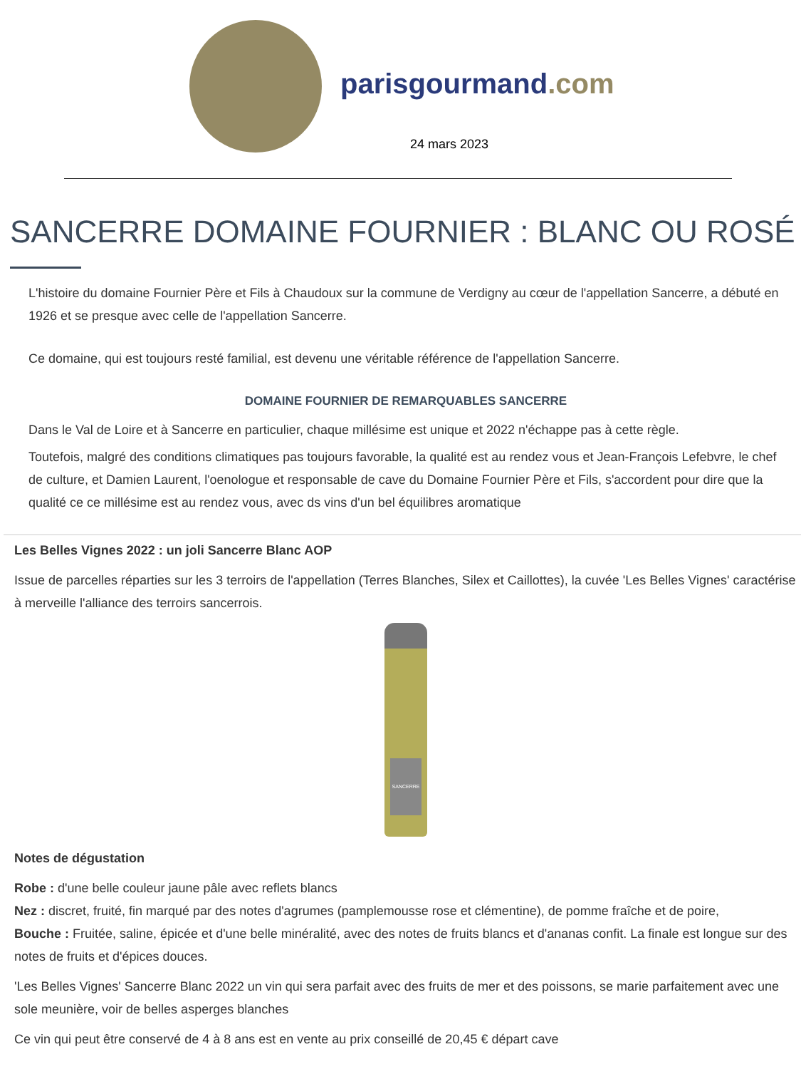parisgourmand.com
24 mars 2023
SANCERRE DOMAINE FOURNIER : BLANC OU ROSÉ
L'histoire du domaine Fournier Père et Fils à Chaudoux sur la commune de Verdigny au cœur de l'appellation Sancerre, a débuté en 1926 et se presque avec celle de l'appellation Sancerre.
Ce domaine, qui est toujours resté familial, est devenu une véritable référence de l'appellation Sancerre.
DOMAINE FOURNIER DE REMARQUABLES SANCERRE
Dans le Val de Loire et à Sancerre en particulier, chaque millésime est unique et 2022 n'échappe pas à cette règle.
Toutefois, malgré des conditions climatiques pas toujours favorable, la qualité est au rendez vous et Jean-François Lefebvre, le chef de culture, et Damien Laurent, l'oenologue et responsable de cave du Domaine Fournier Père et Fils, s'accordent pour dire que la qualité ce ce millésime est au rendez vous, avec ds vins d'un bel équilibres aromatique
Les Belles Vignes 2022 : un joli Sancerre Blanc AOP
Issue de parcelles réparties sur les 3 terroirs de l'appellation (Terres Blanches, Silex et Caillottes), la cuvée 'Les Belles Vignes' caractérise à merveille l'alliance des terroirs sancerrois.
SANCERRE
Notes de dégustation
Robe : d'une belle couleur jaune pâle avec reflets blancs
Nez : discret, fruité, fin marqué par des notes d'agrumes (pamplemousse rose et clémentine), de pomme fraîche et de poire,
Bouche : Fruitée, saline, épicée et d'une belle minéralité, avec des notes de fruits blancs et d'ananas confit. La finale est longue sur des notes de fruits et d'épices douces.
'Les Belles Vignes' Sancerre Blanc 2022 un vin qui sera parfait avec des fruits de mer et des poissons, se marie parfaitement avec une sole meunière, voir de belles asperges blanches
Ce vin qui peut être conservé de 4 à 8 ans est en vente au prix conseillé de 20,45 € départ cave